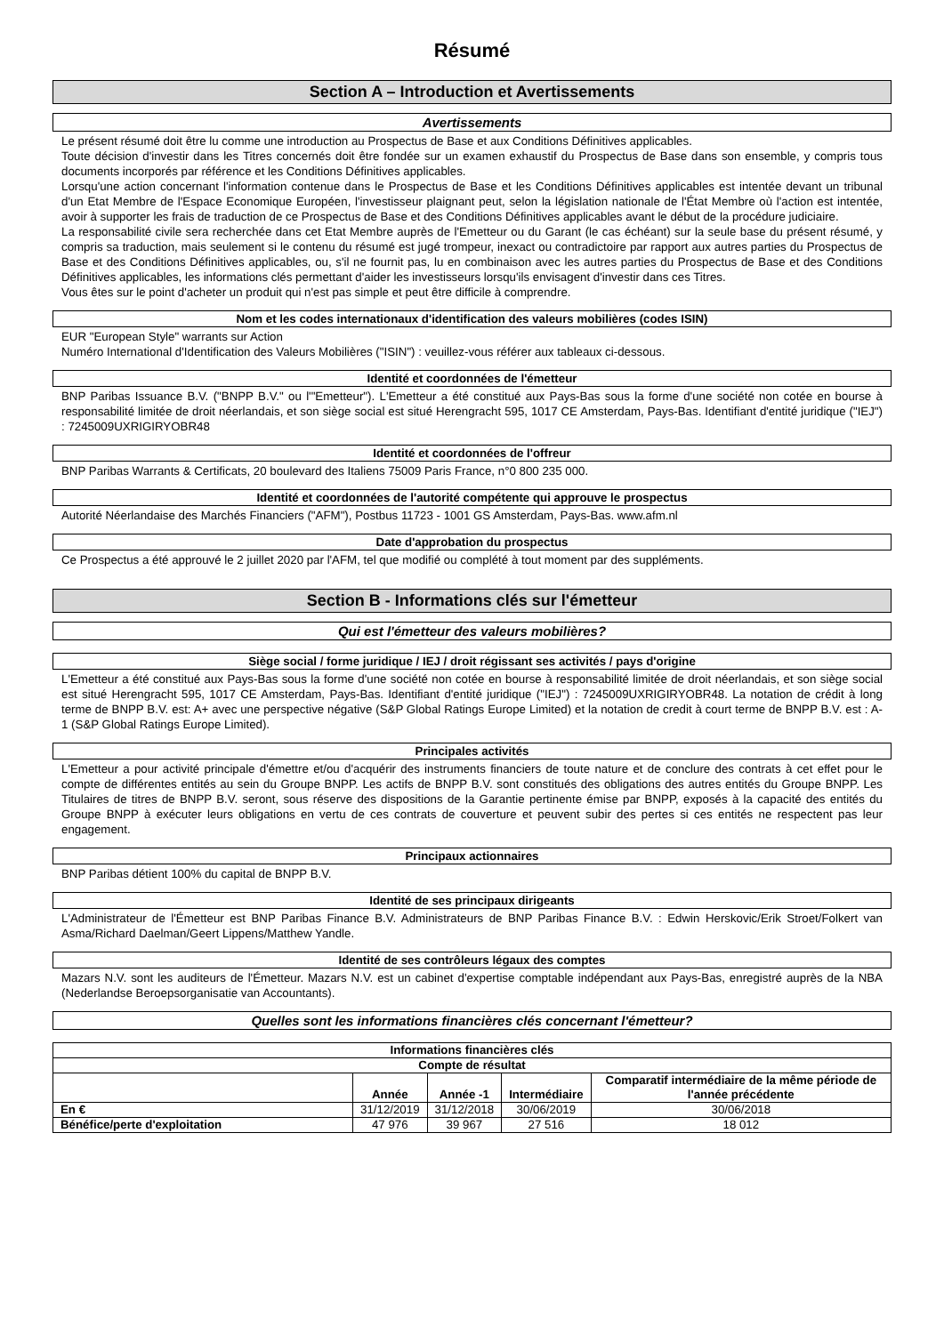Résumé
Section A – Introduction et Avertissements
Avertissements
Le présent résumé doit être lu comme une introduction au Prospectus de Base et aux Conditions Définitives applicables.
Toute décision d'investir dans les Titres concernés doit être fondée sur un examen exhaustif du Prospectus de Base dans son ensemble, y compris tous documents incorporés par référence et les Conditions Définitives applicables.
Lorsqu'une action concernant l'information contenue dans le Prospectus de Base et les Conditions Définitives applicables est intentée devant un tribunal d'un Etat Membre de l'Espace Economique Européen, l'investisseur plaignant peut, selon la législation nationale de l'État Membre où l'action est intentée, avoir à supporter les frais de traduction de ce Prospectus de Base et des Conditions Définitives applicables avant le début de la procédure judiciaire.
La responsabilité civile sera recherchée dans cet Etat Membre auprès de l'Emetteur ou du Garant (le cas échéant) sur la seule base du présent résumé, y compris sa traduction, mais seulement si le contenu du résumé est jugé trompeur, inexact ou contradictoire par rapport aux autres parties du Prospectus de Base et des Conditions Définitives applicables, ou, s'il ne fournit pas, lu en combinaison avec les autres parties du Prospectus de Base et des Conditions Définitives applicables, les informations clés permettant d'aider les investisseurs lorsqu'ils envisagent d'investir dans ces Titres.
Vous êtes sur le point d'acheter un produit qui n'est pas simple et peut être difficile à comprendre.
Nom et les codes internationaux d'identification des valeurs mobilières (codes ISIN)
EUR "European Style" warrants sur Action
Numéro International d'Identification des Valeurs Mobilières ("ISIN") : veuillez-vous référer aux tableaux ci-dessous.
Identité et coordonnées de l'émetteur
BNP Paribas Issuance B.V. ("BNPP B.V." ou l'"Emetteur"). L'Emetteur a été constitué aux Pays-Bas sous la forme d'une société non cotée en bourse à responsabilité limitée de droit néerlandais, et son siège social est situé Herengracht 595, 1017 CE Amsterdam, Pays-Bas. Identifiant d'entité juridique ("IEJ") : 7245009UXRIGIRYOBR48
Identité et coordonnées de l'offreur
BNP Paribas Warrants & Certificats, 20 boulevard des Italiens 75009 Paris France, n°0 800 235 000.
Identité et coordonnées de l'autorité compétente qui approuve le prospectus
Autorité Néerlandaise des Marchés Financiers ("AFM"), Postbus 11723 - 1001 GS Amsterdam, Pays-Bas. www.afm.nl
Date d'approbation du prospectus
Ce Prospectus a été approuvé le 2 juillet 2020 par l'AFM, tel que modifié ou complété à tout moment par des suppléments.
Section B - Informations clés sur l'émetteur
Qui est l'émetteur des valeurs mobilières?
Siège social / forme juridique / IEJ / droit régissant ses activités / pays d'origine
L'Emetteur a été constitué aux Pays-Bas sous la forme d'une société non cotée en bourse à responsabilité limitée de droit néerlandais, et son siège social est situé Herengracht 595, 1017 CE Amsterdam, Pays-Bas. Identifiant d'entité juridique ("IEJ") : 7245009UXRIGIRYOBR48. La notation de crédit à long terme de BNPP B.V. est: A+ avec une perspective négative (S&P Global Ratings Europe Limited) et la notation de credit à court terme de BNPP B.V. est : A-1 (S&P Global Ratings Europe Limited).
Principales activités
L'Emetteur a pour activité principale d'émettre et/ou d'acquérir des instruments financiers de toute nature et de conclure des contrats à cet effet pour le compte de différentes entités au sein du Groupe BNPP. Les actifs de BNPP B.V. sont constitués des obligations des autres entités du Groupe BNPP. Les Titulaires de titres de BNPP B.V. seront, sous réserve des dispositions de la Garantie pertinente émise par BNPP, exposés à la capacité des entités du Groupe BNPP à exécuter leurs obligations en vertu de ces contrats de couverture et peuvent subir des pertes si ces entités ne respectent pas leur engagement.
Principaux actionnaires
BNP Paribas détient 100% du capital de BNPP B.V.
Identité de ses principaux dirigeants
L'Administrateur de l'Émetteur est BNP Paribas Finance B.V. Administrateurs de BNP Paribas Finance B.V. : Edwin Herskovic/Erik Stroet/Folkert van Asma/Richard Daelman/Geert Lippens/Matthew Yandle.
Identité de ses contrôleurs légaux des comptes
Mazars N.V. sont les auditeurs de l'Émetteur. Mazars N.V. est un cabinet d'expertise comptable indépendant aux Pays-Bas, enregistré auprès de la NBA (Nederlandse Beroepsorganisatie van Accountants).
Quelles sont les informations financières clés concernant l'émetteur?
| Informations financières clés | | | | |
| --- | --- | --- | --- | --- |
| Compte de résultat | | | | |
| | Année | Année -1 | Intermédiaire | Comparatif intermédiaire de la même période de l'année précédente |
| En € | 31/12/2019 | 31/12/2018 | 30/06/2019 | 30/06/2018 |
| Bénéfice/perte d'exploitation | 47 976 | 39 967 | 27 516 | 18 012 |